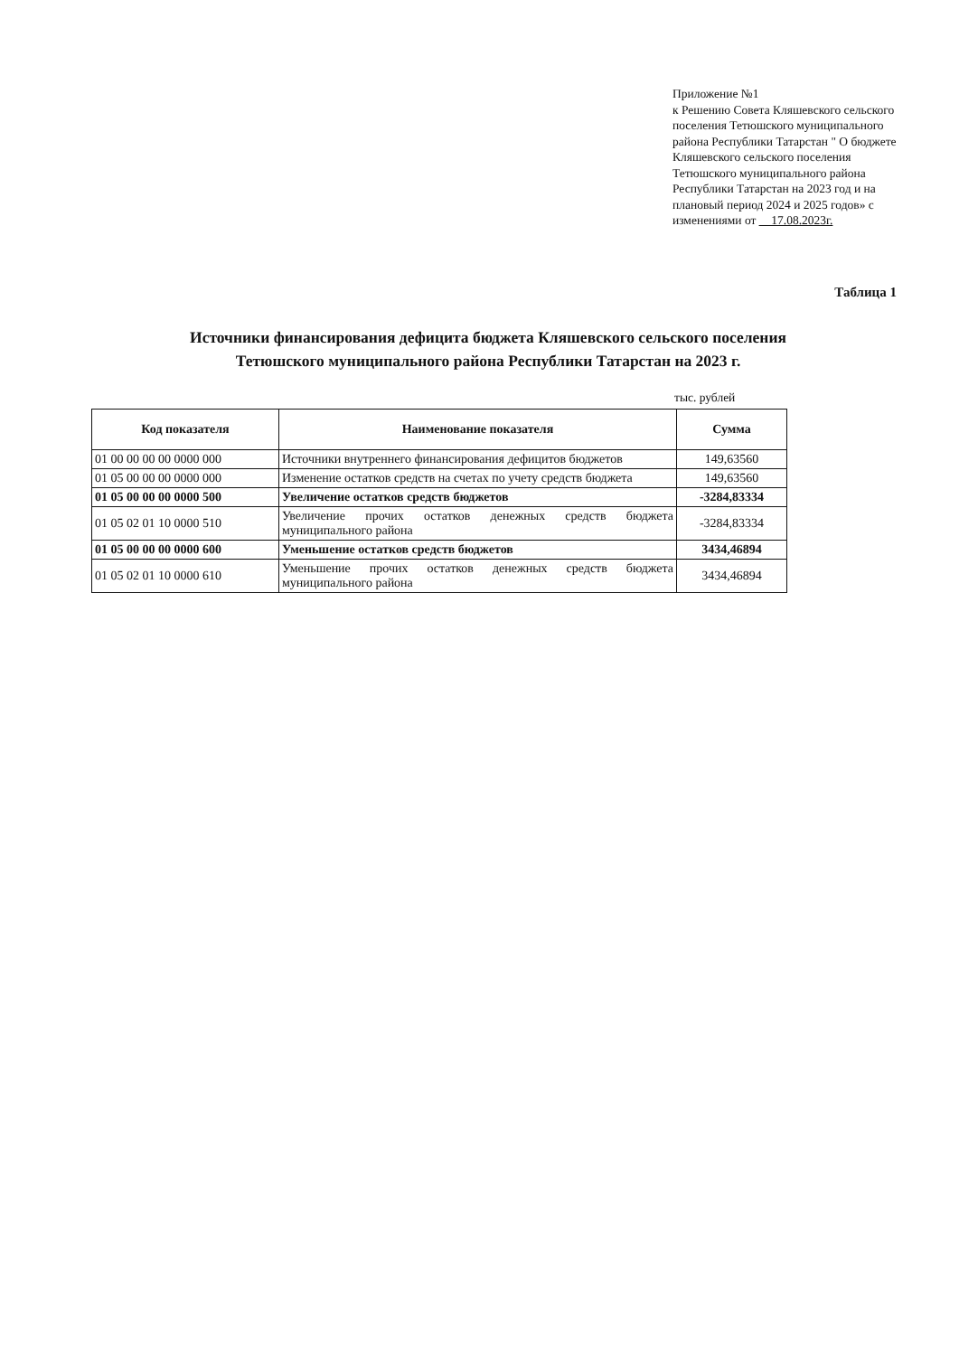Приложение №1
к Решению Совета Кляшевского сельского поселения Тетюшского муниципального района Республики Татарстан " О бюджете Кляшевского сельского поселения Тетюшского муниципального района Республики Татарстан на 2023 год и на плановый период 2024 и 2025 годов» с изменениями от __17.08.2023г.
Таблица 1
Источники финансирования дефицита бюджета Кляшевского сельского поселения
Тетюшского муниципального района Республики Татарстан на 2023 г.
тыс. рублей
| Код показателя | Наименование показателя | Сумма |
| --- | --- | --- |
| 01 00 00 00 00 0000 000 | Источники внутреннего финансирования дефицитов бюджетов | 149,63560 |
| 01 05 00 00 00 0000 000 | Изменение остатков средств на счетах по учету средств бюджета | 149,63560 |
| 01 05 00 00 00 0000 500 | Увеличение остатков средств бюджетов | -3284,83334 |
| 01 05 02 01 10 0000 510 | Увеличение прочих остатков денежных средств бюджета муниципального района | -3284,83334 |
| 01 05 00 00 00 0000 600 | Уменьшение остатков средств бюджетов | 3434,46894 |
| 01 05 02 01 10 0000 610 | Уменьшение прочих остатков денежных средств бюджета муниципального района | 3434,46894 |